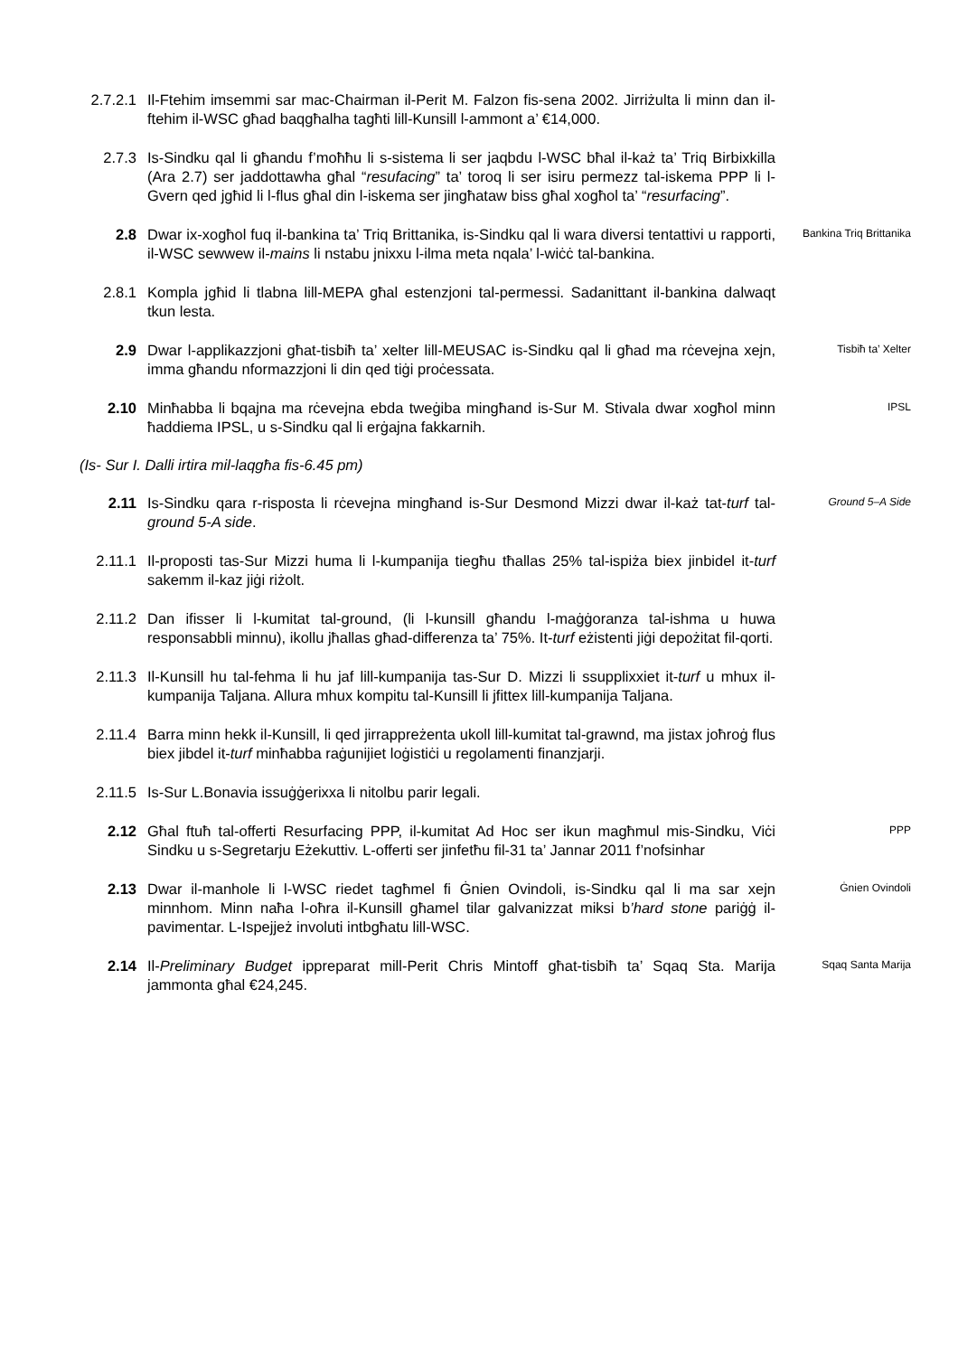2.7.2.1 Il-Ftehim imsemmi sar mac-Chairman il-Perit M. Falzon fis-sena 2002. Jirriżulta li minn dan il-ftehim il-WSC għad baqgħalha tagħti lill-Kunsill l-ammont a’ €14,000.
2.7.3 Is-Sindku qal li għandu f’moħħu li s-sistema li ser jaqbdu l-WSC bħal il-każ ta’ Triq Birbixkilla (Ara 2.7) ser jaddottawha għal “resufacing” ta’ toroq li ser isiru permezz tal-iskema PPP li l-Gvern qed jgħid li l-flus għal din l-iskema ser jingħataw biss għal xogħol ta’ “resurfacing”.
2.8 Dwar ix-xogħol fuq il-bankina ta’ Triq Brittanika, is-Sindku qal li wara diversi tentattivi u rapporti, il-WSC sewwew il-mains li nstabu jnixxu l-ilma meta nqala’ l-wiċċ tal-bankina.
Bankina Triq Brittanika
2.8.1 Kompla jgħid li tlabna lill-MEPA għal estenzjoni tal-permessi. Sadanittant il-bankina dalwaqt tkun lesta.
2.9 Dwar l-applikazzjoni għat-tisbiħ ta’ xelter lill-MEUSAC is-Sindku qal li għad ma rċevejna xejn, imma għandu nformazzjoni li din qed tiġi proċessata.
Tisbiħ ta’ Xelter
2.10 Minħabba li bqajna ma rċevejna ebda tweġiba mingħand is-Sur M. Stivala dwar xogħol minn ħaddiema IPSL, u s-Sindku qal li erġajna fakkarnih.
IPSL
(Is- Sur I. Dalli irtira mil-laqgħa fis-6.45 pm)
2.11 Is-Sindku qara r-risposta li rċevejna mingħand is-Sur Desmond Mizzi dwar il-każ tat-turf tal-ground 5-A side.
Ground 5–A Side
2.11.1 Il-proposti tas-Sur Mizzi huma li l-kumpanija tiegħu tħallas 25% tal-ispiża biex jinbidel it-turf sakemm il-kaz jiġi riżolt.
2.11.2 Dan ifisser li l-kumitat tal-ground, (li l-kunsill għandu l-maġġoranza tal-ishma u huwa responsabbli minnu), ikollu jħallas għad-differenza ta’ 75%. It-turf eżistenti jiġi depożitat fil-qorti.
2.11.3 Il-Kunsill hu tal-fehma li hu jaf lill-kumpanija tas-Sur D. Mizzi li ssupplixxiet it-turf u mhux il-kumpanija Taljana. Allura mhux kompitu tal-Kunsill li jfittex lill-kumpanija Taljana.
2.11.4 Barra minn hekk il-Kunsill, li qed jirrappreżenta ukoll lill-kumitat tal-grawnd, ma jistax joħroġ flus biex jibdel it-turf minħabba raġunijiet loġistiċi u regolamenti finanzjarji.
2.11.5 Is-Sur L.Bonavia issuġġerixxa li nitolbu parir legali.
2.12 Għal ftuħ tal-offerti Resurfacing PPP, il-kumitat Ad Hoc ser ikun magħmul mis-Sindku, Viċi Sindku u s-Segretarju Eżekuttiv. L-offerti ser jinfetħu fil-31 ta’ Jannar 2011 f’nofsinhar
PPP
2.13 Dwar il-manhole li l-WSC riedet tagħmel fi Ġnien Ovindoli, is-Sindku qal li ma sar xejn minnhom. Minn naħa l-oħra il-Kunsill għamel tilar galvanizzat miksi b’hard stone pariġġ il-pavimentar. L-Ispejjeż involuti intbgħatu lill-WSC.
Ġnien Ovindoli
2.14 Il-Preliminary Budget ippreparat mill-Perit Chris Mintoff għat-tisbiħ ta’ Sqaq Sta. Marija jammonta għal €24,245.
Sqaq Santa Marija